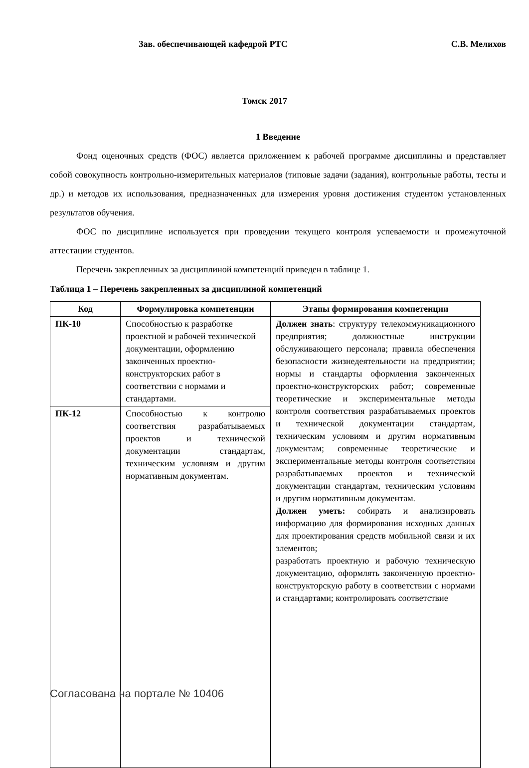Зав. обеспечивающей кафедрой РТС С.В. Мелихов
Томск 2017
1 Введение
Фонд оценочных средств (ФОС) является приложением к рабочей программе дисциплины и представляет собой совокупность контрольно-измерительных материалов (типовые задачи (задания), контрольные работы, тесты и др.) и методов их использования, предназначенных для измерения уровня достижения студентом установленных результатов обучения.
ФОС по дисциплине используется при проведении текущего контроля успеваемости и промежуточной аттестации студентов.
Перечень закрепленных за дисциплиной компетенций приведен в таблице 1.
Таблица 1 – Перечень закрепленных за дисциплиной компетенций
| Код | Формулировка компетенции | Этапы формирования компетенции |
| --- | --- | --- |
| ПК-10 | Способностью к разработке проектной и рабочей технической документации, оформлению законченных проектно-конструкторских работ в соответствии с нормами и стандартами. | Должен знать : структуру телекоммуникационного предприятия; должностные инструкции обслуживающего персонала; правила обеспечения безопасности жизнедеятельности на предприятии; нормы и стандарты оформления законченных проектно-конструкторских работ; современные теоретические и экспериментальные методы контроля соответствия разрабатываемых проектов и технической документации стандартам, техническим условиям и другим нормативным документам; современные теоретические и экспериментальные методы контроля соответствия разрабатываемых проектов и технической документации стандартам, техническим условиям и другим нормативным документам. Должен уметь: собирать и анализировать информацию для формирования исходных данных для проектирования средств мобильной связи и их элементов; разработать проектную и рабочую техническую документацию, оформлять законченную проектно-конструкторскую работу в соответствии с нормами и стандартами; контролировать соответствие |
| ПК-12 | Способностью к контролю соответствия разрабатываемых проектов и технической документации стандартам, техническим условиям и другим нормативным документам. | |
Согласована на портале № 10406